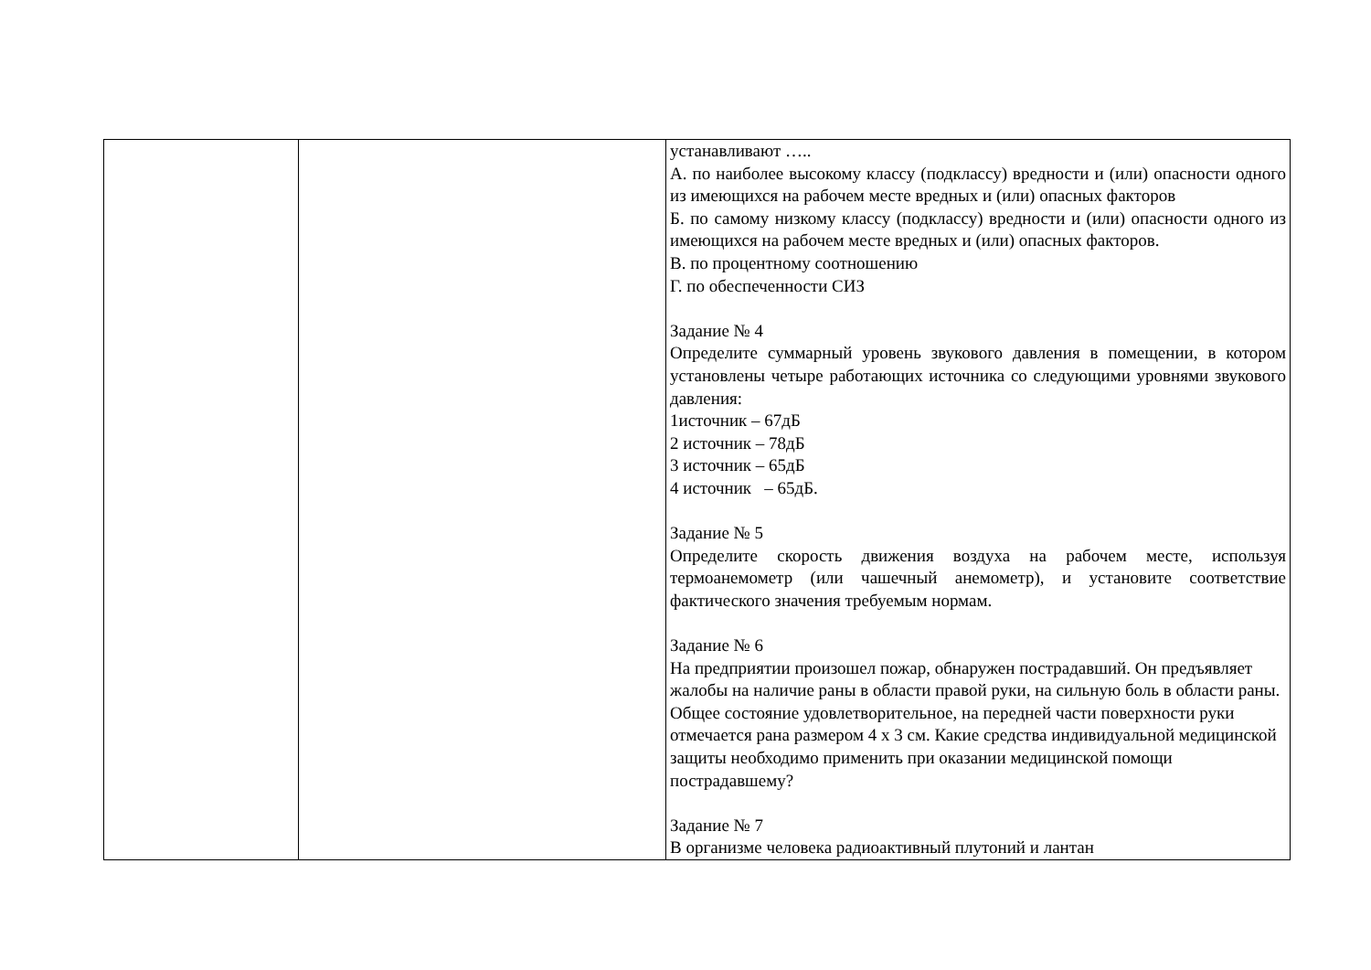| | | устанавливают ….. А. по наиболее высокому классу (подклассу) вредности и (или) опасности одного из имеющихся на рабочем месте вредных и (или) опасных факторов Б. по самому низкому классу (подклассу) вредности и (или) опасности одного из имеющихся на рабочем месте вредных и (или) опасных факторов. В. по процентному соотношению Г. по обеспеченности СИЗ Задание № 4 Определите суммарный уровень звукового давления в помещении, в котором установлены четыре работающих источника со следующими уровнями звукового давления: 1источник – 67дБ 2 источник – 78дБ 3 источник – 65дБ 4 источник – 65дБ. Задание № 5 Определите скорость движения воздуха на рабочем месте, используя термоанемометр (или чашечный анемометр), и установите соответствие фактического значения требуемым нормам. Задание № 6 На предприятии произошел пожар, обнаружен пострадавший. Он предъявляет жалобы на наличие раны в области правой руки, на сильную боль в области раны. Общее состояние удовлетворительное, на передней части поверхности руки отмечается рана размером 4 х 3 см. Какие средства индивидуальной медицинской защиты необходимо применить при оказании медицинской помощи пострадавшему? Задание № 7 В организме человека радиоактивный плутоний и лантан |